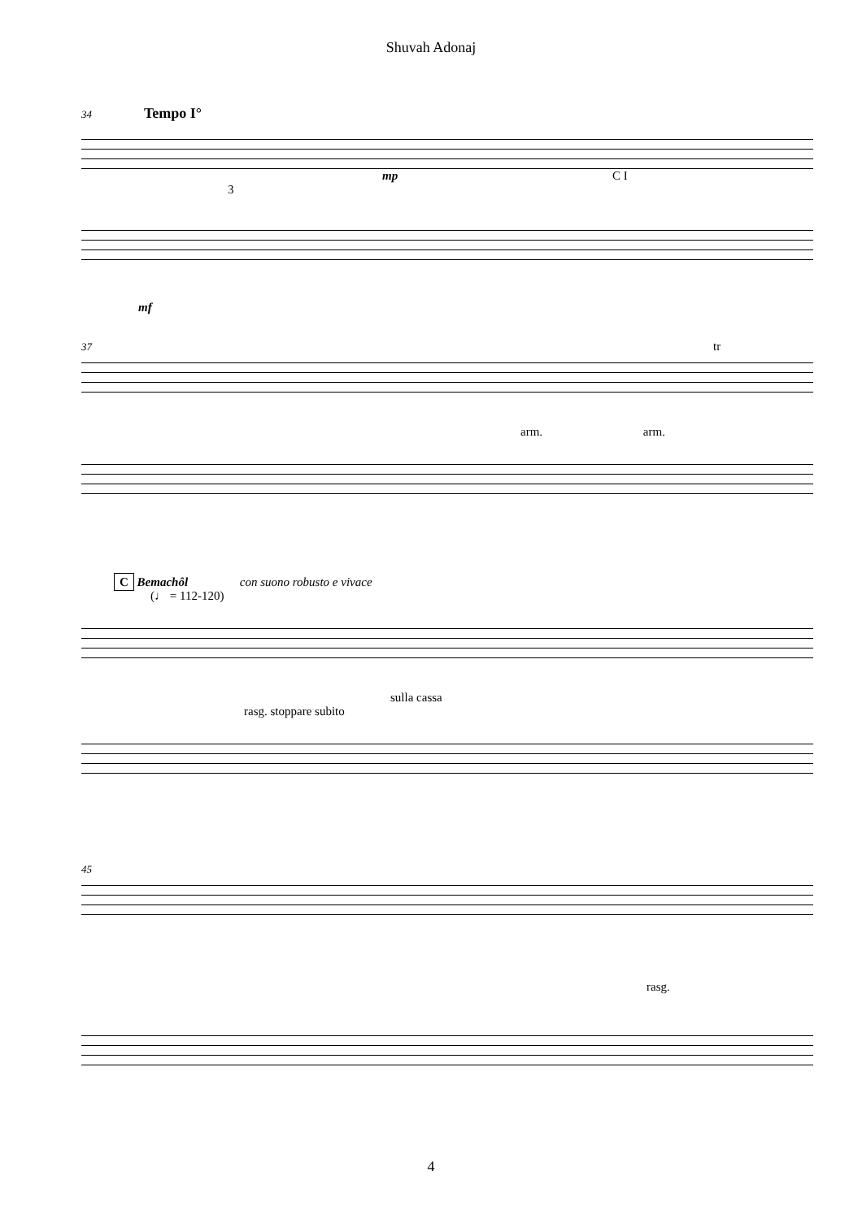Shuvah Adonaj
34 Tempo I°
mp C I
3
mf
37 tr
arm. arm.
C Bemachôl con suono robusto e vivace
(♩ = 112-120)
sulla cassa
rasg. stoppare subito
45
rasg.
4